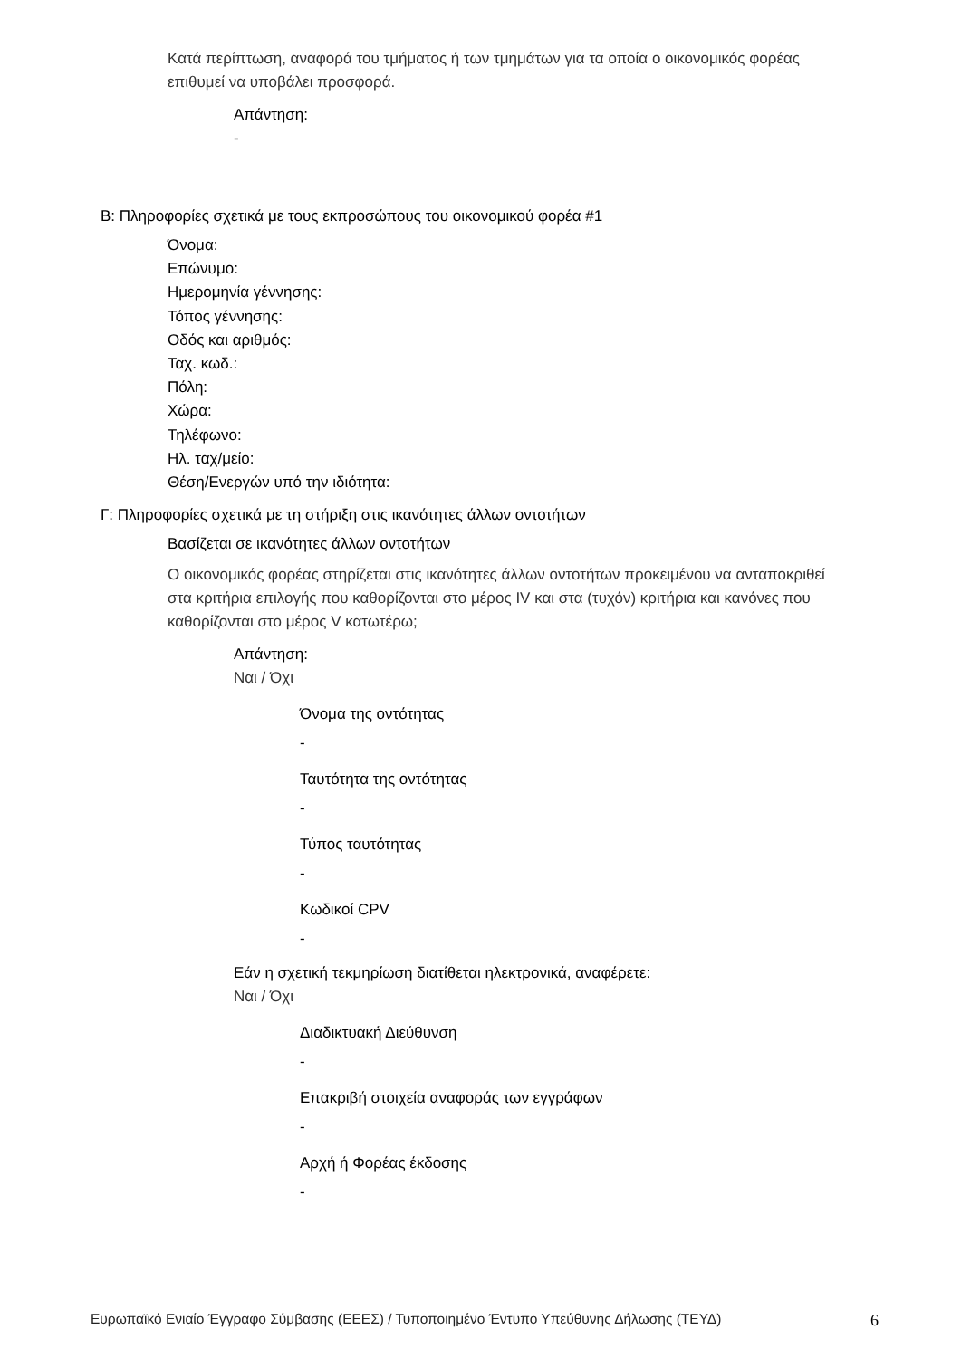Κατά περίπτωση, αναφορά του τμήματος ή των τμημάτων για τα οποία ο οικονομικός φορέας επιθυμεί να υποβάλει προσφορά.
Απάντηση:
-
Β: Πληροφορίες σχετικά με τους εκπροσώπους του οικονομικού φορέα #1
Όνομα:
Επώνυμο:
Ημερομηνία γέννησης:
Τόπος γέννησης:
Οδός και αριθμός:
Ταχ. κωδ.:
Πόλη:
Χώρα:
Τηλέφωνο:
Ηλ. ταχ/μείο:
Θέση/Ενεργών υπό την ιδιότητα:
Γ: Πληροφορίες σχετικά με τη στήριξη στις ικανότητες άλλων οντοτήτων
Βασίζεται σε ικανότητες άλλων οντοτήτων
Ο οικονομικός φορέας στηρίζεται στις ικανότητες άλλων οντοτήτων προκειμένου να ανταποκριθεί στα κριτήρια επιλογής που καθορίζονται στο μέρος IV και στα (τυχόν) κριτήρια και κανόνες που καθορίζονται στο μέρος V κατωτέρω;
Απάντηση:
Ναι / Όχι
Όνομα της οντότητας
-
Ταυτότητα της οντότητας
-
Τύπος ταυτότητας
-
Κωδικοί CPV
-
Εάν η σχετική τεκμηρίωση διατίθεται ηλεκτρονικά, αναφέρετε:
Ναι / Όχι
Διαδικτυακή Διεύθυνση
-
Επακριβή στοιχεία αναφοράς των εγγράφων
-
Αρχή ή Φορέας έκδοσης
-
Ευρωπαϊκό Ενιαίο Έγγραφο Σύμβασης (ΕΕΕΣ) / Τυποποιημένο Έντυπο Υπεύθυνης Δήλωσης (ΤΕΥΔ) 6